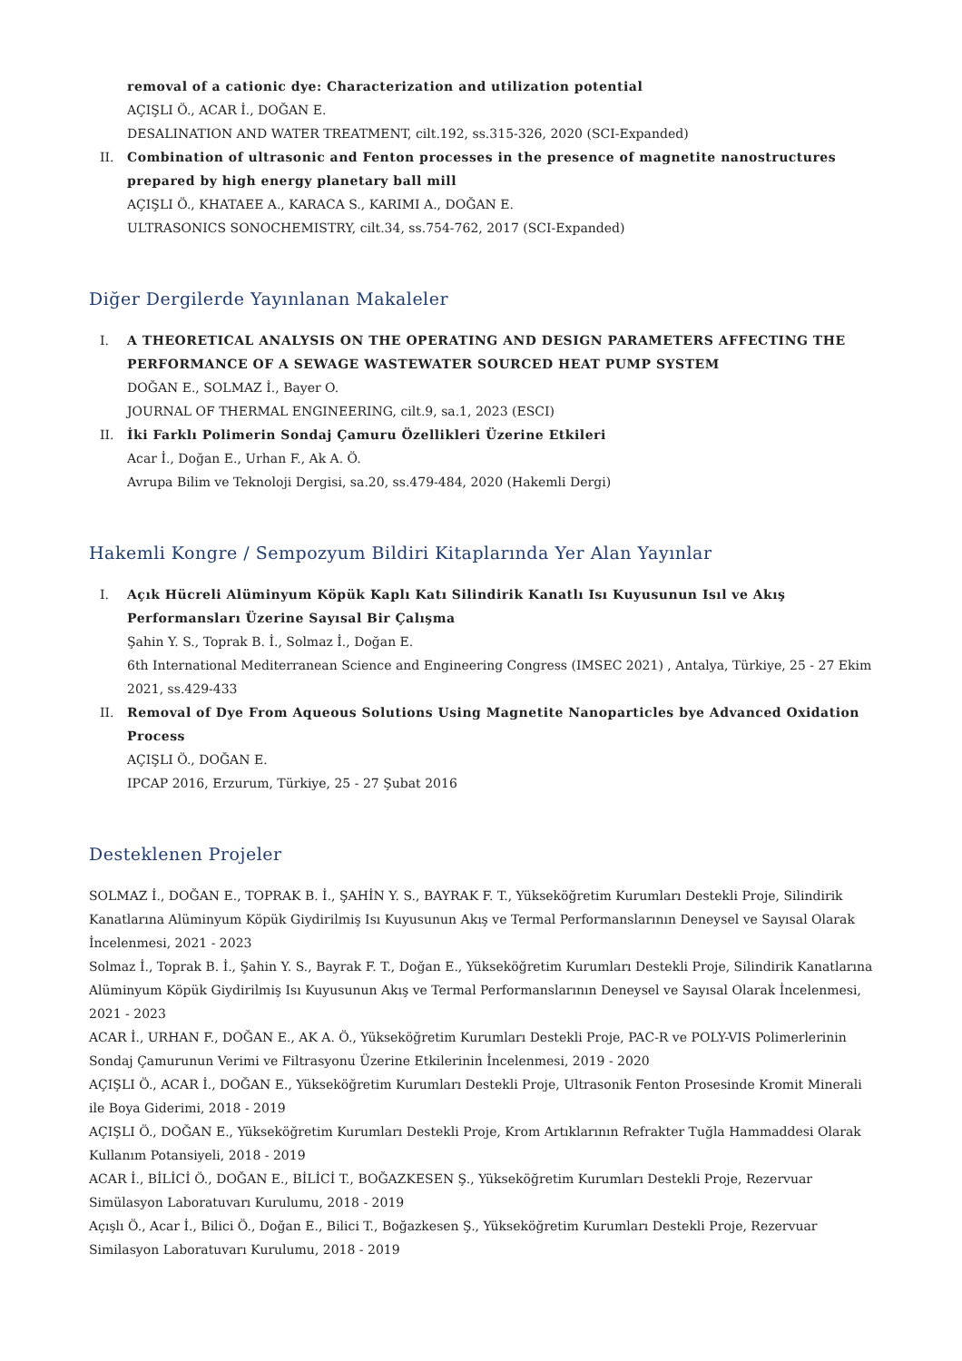removal of a cationic dye: Characterization and utilization potential
AÇIŞLI Ö., ACAR İ., DOĞAN E.
DESALINATION AND WATER TREATMENT, cilt.192, ss.315-326, 2020 (SCI-Expanded)
II. Combination of ultrasonic and Fenton processes in the presence of magnetite nanostructures prepared by high energy planetary ball mill
AÇIŞLI Ö., KHATAEE A., KARACA S., KARIMI A., DOĞAN E.
ULTRASONICS SONOCHEMISTRY, cilt.34, ss.754-762, 2017 (SCI-Expanded)
Diğer Dergilerde Yayınlanan Makaleler
I. A THEORETICAL ANALYSIS ON THE OPERATING AND DESIGN PARAMETERS AFFECTING THE PERFORMANCE OF A SEWAGE WASTEWATER SOURCED HEAT PUMP SYSTEM
DOĞAN E., SOLMAZ İ., Bayer O.
JOURNAL OF THERMAL ENGINEERING, cilt.9, sa.1, 2023 (ESCI)
II. İki Farklı Polimerin Sondaj Çamuru Özellikleri Üzerine Etkileri
Acar İ., Doğan E., Urhan F., Ak A. Ö.
Avrupa Bilim ve Teknoloji Dergisi, sa.20, ss.479-484, 2020 (Hakemli Dergi)
Hakemli Kongre / Sempozyum Bildiri Kitaplarında Yer Alan Yayınlar
I. Açık Hücreli Alüminyum Köpük Kaplı Katı Silindirik Kanatlı Isı Kuyusunun Isıl ve Akış Performansları Üzerine Sayısal Bir Çalışma
Şahin Y. S., Toprak B. İ., Solmaz İ., Doğan E.
6th International Mediterranean Science and Engineering Congress (IMSEC 2021) , Antalya, Türkiye, 25 - 27 Ekim 2021, ss.429-433
II. Removal of Dye From Aqueous Solutions Using Magnetite Nanoparticles bye Advanced Oxidation Process
AÇIŞLI Ö., DOĞAN E.
IPCAP 2016, Erzurum, Türkiye, 25 - 27 Şubat 2016
Desteklenen Projeler
SOLMAZ İ., DOĞAN E., TOPRAK B. İ., ŞAHİN Y. S., BAYRAK F. T., Yükseköğretim Kurumları Destekli Proje, Silindirik Kanatlarına Alüminyum Köpük Giydirilmiş Isı Kuyusunun Akış ve Termal Performanslarının Deneysel ve Sayısal Olarak İncelenmesi, 2021 - 2023
Solmaz İ., Toprak B. İ., Şahin Y. S., Bayrak F. T., Doğan E., Yükseköğretim Kurumları Destekli Proje, Silindirik Kanatlarına Alüminyum Köpük Giydirilmiş Isı Kuyusunun Akış ve Termal Performanslarının Deneysel ve Sayısal Olarak İncelenmesi, 2021 - 2023
ACAR İ., URHAN F., DOĞAN E., AK A. Ö., Yükseköğretim Kurumları Destekli Proje, PAC-R ve POLY-VIS Polimerlerinin Sondaj Çamurunun Verimi ve Filtrasyonu Üzerine Etkilerinin İncelenmesi, 2019 - 2020
AÇIŞLI Ö., ACAR İ., DOĞAN E., Yükseköğretim Kurumları Destekli Proje, Ultrasonik Fenton Prosesinde Kromit Minerali ile Boya Giderimi, 2018 - 2019
AÇIŞLI Ö., DOĞAN E., Yükseköğretim Kurumları Destekli Proje, Krom Artıklarının Refrakter Tuğla Hammaddesi Olarak Kullanım Potansiyeli, 2018 - 2019
ACAR İ., BİLİCİ Ö., DOĞAN E., BİLİCİ T., BOĞAZKESEN Ş., Yükseköğretim Kurumları Destekli Proje, Rezervuar Simülasyon Laboratuvarı Kurulumu, 2018 - 2019
Açışlı Ö., Acar İ., Bilici Ö., Doğan E., Bilici T., Boğazkesen Ş., Yükseköğretim Kurumları Destekli Proje, Rezervuar Similasyon Laboratuvarı Kurulumu, 2018 - 2019